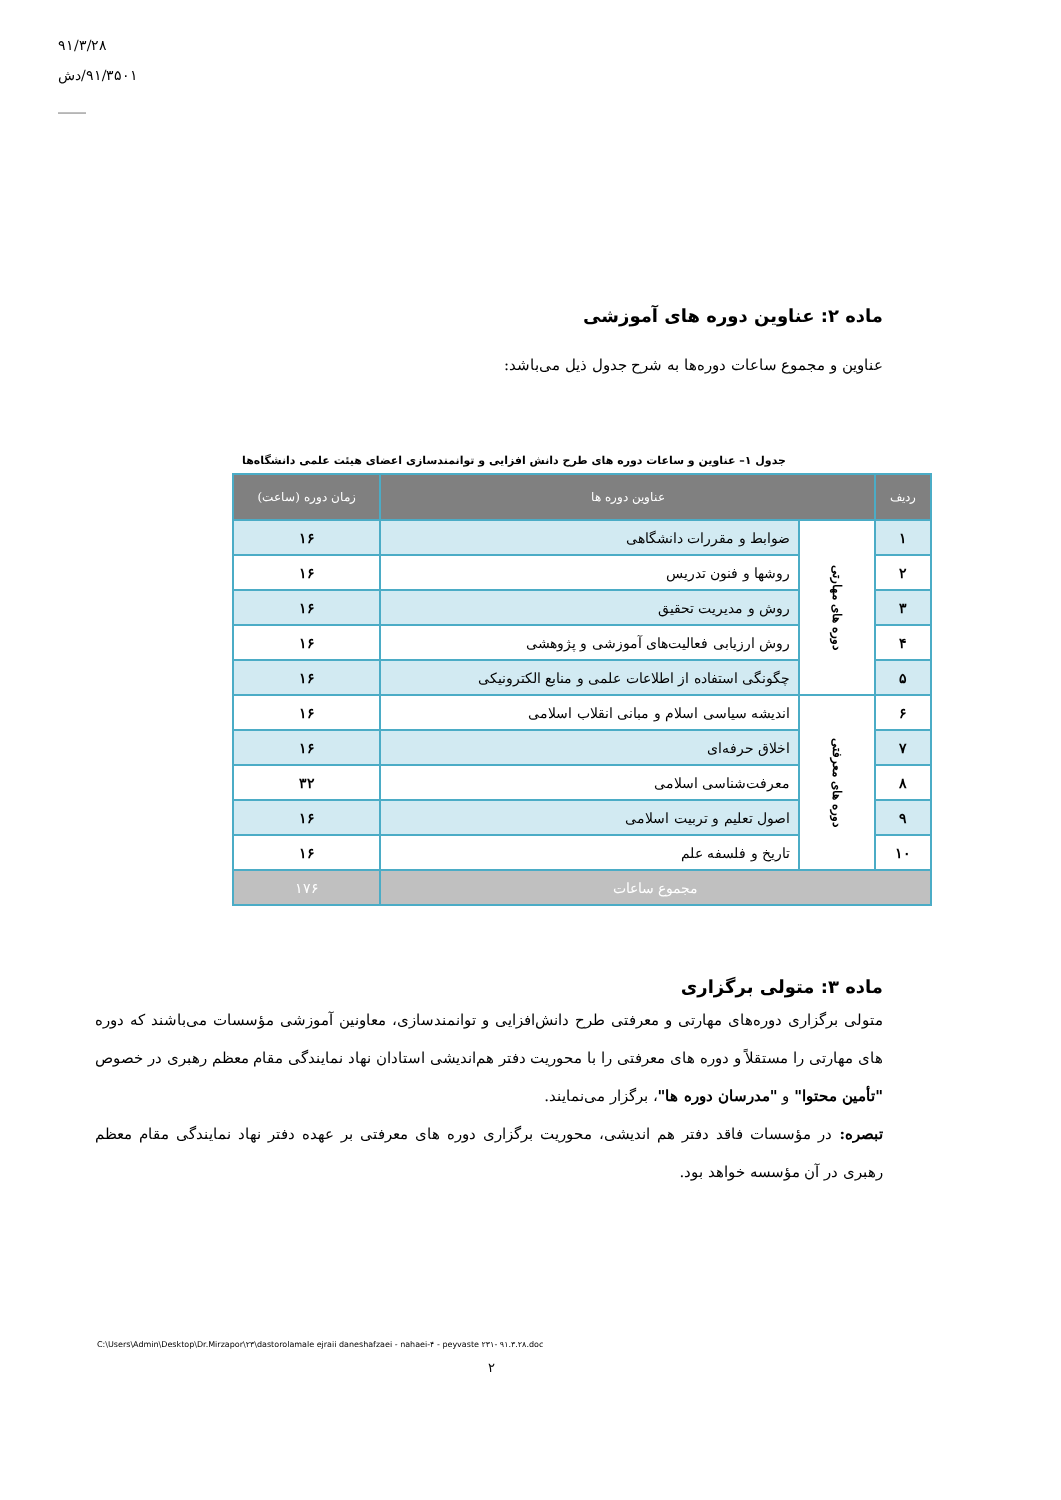۹۱/۳/۲۸
۹۱/۳۵۰۱/دش
____
ماده ۲: عناوین دوره های آموزشی
عناوین و مجموع ساعات دوره‌ها به شرح جدول ذیل می‌باشد:
جدول ۱– عناوین و ساعات دوره های طرح دانش افزایی و توانمندسازی اعضای هیئت علمی دانشگاه‌ها
| ردیف | عناوین دوره ها | | زمان دوره (ساعت) |
| --- | --- | --- | --- |
| ۱ | دوره های مهارتی | ضوابط و مقررات دانشگاهی | ۱۶ |
| ۲ | | روشها و فنون تدریس | ۱۶ |
| ۳ | | روش و مدیریت تحقیق | ۱۶ |
| ۴ | | روش ارزیابی فعالیت‌های آموزشی و پژوهشی | ۱۶ |
| ۵ | | چگونگی استفاده از اطلاعات علمی و منابع الکترونیکی | ۱۶ |
| ۶ | دوره های معرفتی | اندیشه سیاسی اسلام و مبانی انقلاب اسلامی | ۱۶ |
| ۷ | | اخلاق حرفه‌ای | ۱۶ |
| ۸ | | معرفت‌شناسی اسلامی | ۳۲ |
| ۹ | | اصول تعلیم و تربیت اسلامی | ۱۶ |
| ۱۰ | | تاریخ و فلسفه علم | ۱۶ |
| مجموع ساعات | | | ۱۷۶ |
ماده ۳: متولی برگزاری
متولی برگزاری دوره‌های مهارتی و معرفتی طرح دانش‌افزایی و توانمندسازی، معاونین آموزشی مؤسسات می‌باشند که دوره های مهارتی را مستقلاً و دوره های معرفتی را با محوریت دفتر هم‌اندیشی استادان نهاد نمایندگی مقام معظم رهبری در خصوص "تأمین محتوا" و "مدرسان دوره ها"، برگزار می‌نمایند.
تبصره: در مؤسسات فاقد دفتر هم اندیشی، محوریت برگزاری دوره های معرفتی بر عهده دفتر نهاد نمایندگی مقام معظم رهبری در آن مؤسسه خواهد بود.
C:\Users\Admin\Desktop\Dr.Mirzapor\۲۳\dastorolamale ejraii daneshafzaei - nahaei-۴ - peyvaste ۲۳۱- ۹۱.۳.۲۸.doc
۲